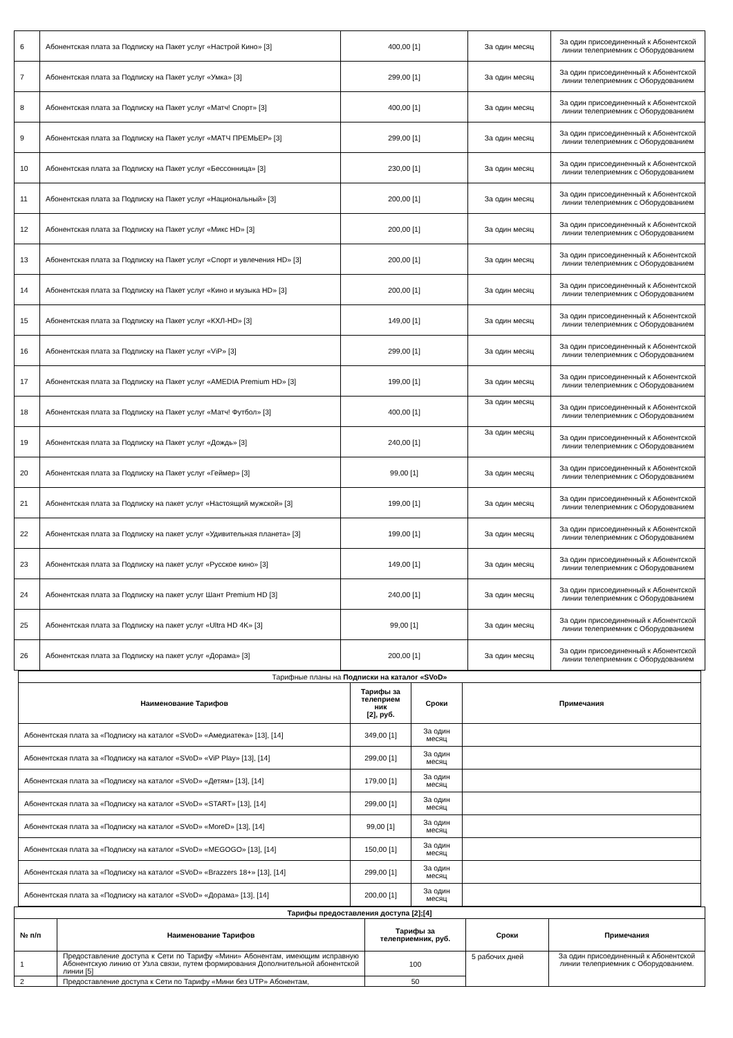| 6 | Абонентская плата за Подписку на Пакет услуг «Настрой Кино» [3] | 400,00 [1] | За один месяц | За один присоединенный к Абонентской линии телеприемник с Оборудованием |
| 7 | Абонентская плата за Подписку на Пакет услуг «Умка» [3] | 299,00 [1] | За один месяц | За один присоединенный к Абонентской линии телеприемник с Оборудованием |
| 8 | Абонентская плата за Подписку на Пакет услуг «Матч! Спорт» [3] | 400,00 [1] | За один месяц | За один присоединенный к Абонентской линии телеприемник с Оборудованием |
| 9 | Абонентская плата за Подписку на Пакет услуг «МАТЧ ПРЕМЬЕР» [3] | 299,00 [1] | За один месяц | За один присоединенный к Абонентской линии телеприемник с Оборудованием |
| 10 | Абонентская плата за Подписку на Пакет услуг «Бессонница» [3] | 230,00 [1] | За один месяц | За один присоединенный к Абонентской линии телеприемник с Оборудованием |
| 11 | Абонентская плата за Подписку на Пакет услуг «Национальный» [3] | 200,00 [1] | За один месяц | За один присоединенный к Абонентской линии телеприемник с Оборудованием |
| 12 | Абонентская плата за Подписку на Пакет услуг «Микс HD» [3] | 200,00 [1] | За один месяц | За один присоединенный к Абонентской линии телеприемник с Оборудованием |
| 13 | Абонентская плата за Подписку на Пакет услуг «Спорт и увлечения HD» [3] | 200,00 [1] | За один месяц | За один присоединенный к Абонентской линии телеприемник с Оборудованием |
| 14 | Абонентская плата за Подписку на Пакет услуг «Кино и музыка HD» [3] | 200,00 [1] | За один месяц | За один присоединенный к Абонентской линии телеприемник с Оборудованием |
| 15 | Абонентская плата за Подписку на Пакет услуг «КХЛ-HD» [3] | 149,00 [1] | За один месяц | За один присоединенный к Абонентской линии телеприемник с Оборудованием |
| 16 | Абонентская плата за Подписку на Пакет услуг «ViP» [3] | 299,00 [1] | За один месяц | За один присоединенный к Абонентской линии телеприемник с Оборудованием |
| 17 | Абонентская плата за Подписку на Пакет услуг «AMEDIA Premium HD» [3] | 199,00 [1] | За один месяц | За один присоединенный к Абонентской линии телеприемник с Оборудованием |
| 18 | Абонентская плата за Подписку на Пакет услуг «Матч! Футбол» [3] | 400,00 [1] | За один месяц | За один присоединенный к Абонентской линии телеприемник с Оборудованием |
| 19 | Абонентская плата за Подписку на Пакет услуг «Дождь» [3] | 240,00 [1] | За один месяц | За один присоединенный к Абонентской линии телеприемник с Оборудованием |
| 20 | Абонентская плата за Подписку на Пакет услуг «Геймер» [3] | 99,00 [1] | За один месяц | За один присоединенный к Абонентской линии телеприемник с Оборудованием |
| 21 | Абонентская плата за Подписку на пакет услуг «Настоящий мужской» [3] | 199,00 [1] | За один месяц | За один присоединенный к Абонентской линии телеприемник с Оборудованием |
| 22 | Абонентская плата за Подписку на пакет услуг «Удивительная планета» [3] | 199,00 [1] | За один месяц | За один присоединенный к Абонентской линии телеприемник с Оборудованием |
| 23 | Абонентская плата за Подписку на пакет услуг «Русское кино» [3] | 149,00 [1] | За один месяц | За один присоединенный к Абонентской линии телеприемник с Оборудованием |
| 24 | Абонентская плата за Подписку на пакет услуг Шант Premium HD [3] | 240,00 [1] | За один месяц | За один присоединенный к Абонентской линии телеприемник с Оборудованием |
| 25 | Абонентская плата за Подписку на пакет услуг «Ultra HD 4K» [3] | 99,00 [1] | За один месяц | За один присоединенный к Абонентской линии телеприемник с Оборудованием |
| 26 | Абонентская плата за Подписку на пакет услуг «Дорама» [3] | 200,00 [1] | За один месяц | За один присоединенный к Абонентской линии телеприемник с Оборудованием |
| Тарифные планы на Подписки на каталог «SVoD» | | | |
| Наименование Тарифов | Тарифы за телеприем ник [2], руб. | Сроки | Примечания |
| Абонентская плата за «Подписку на каталог «SVoD» «Амедиатека» [13], [14] | 349,00 [1] | За один месяц | |
| Абонентская плата за «Подписку на каталог «SVoD» «ViP Play» [13], [14] | 299,00 [1] | За один месяц | |
| Абонентская плата за «Подписку на каталог «SVoD» «Детям» [13], [14] | 179,00 [1] | За один месяц | |
| Абонентская плата за «Подписку на каталог «SVoD» «START» [13], [14] | 299,00 [1] | За один месяц | |
| Абонентская плата за «Подписку на каталог «SVoD» «MoreD» [13], [14] | 99,00 [1] | За один месяц | |
| Абонентская плата за «Подписку на каталог «SVoD» «MEGOGO» [13], [14] | 150,00 [1] | За один месяц | |
| Абонентская плата за «Подписку на каталог «SVoD» «Brazzers 18+» [13], [14] | 299,00 [1] | За один месяц | |
| Абонентская плата за «Подписку на каталог «SVoD» «Дорама» [13], [14] | 200,00 [1] | За один месяц | |
| Тарифы предоставления доступа [2];[4] | | | | |
| --- | --- | --- | --- | --- |
| № п/п | Наименование Тарифов | Тарифы за телеприемник, руб. | Сроки | Примечания |
| 1 | Предоставление доступа к Сети по Тарифу «Мини» Абонентам, имеющим исправную Абонентскую линию от Узла связи, путем формирования Дополнительной абонентской линии [5] | 100 | 5 рабочих дней | За один присоединенный к Абонентской линии телеприемник с Оборудованием. |
| 2 | Предоставление доступа к Сети по Тарифу «Мини без UTP» Абонентам, | 50 | | |